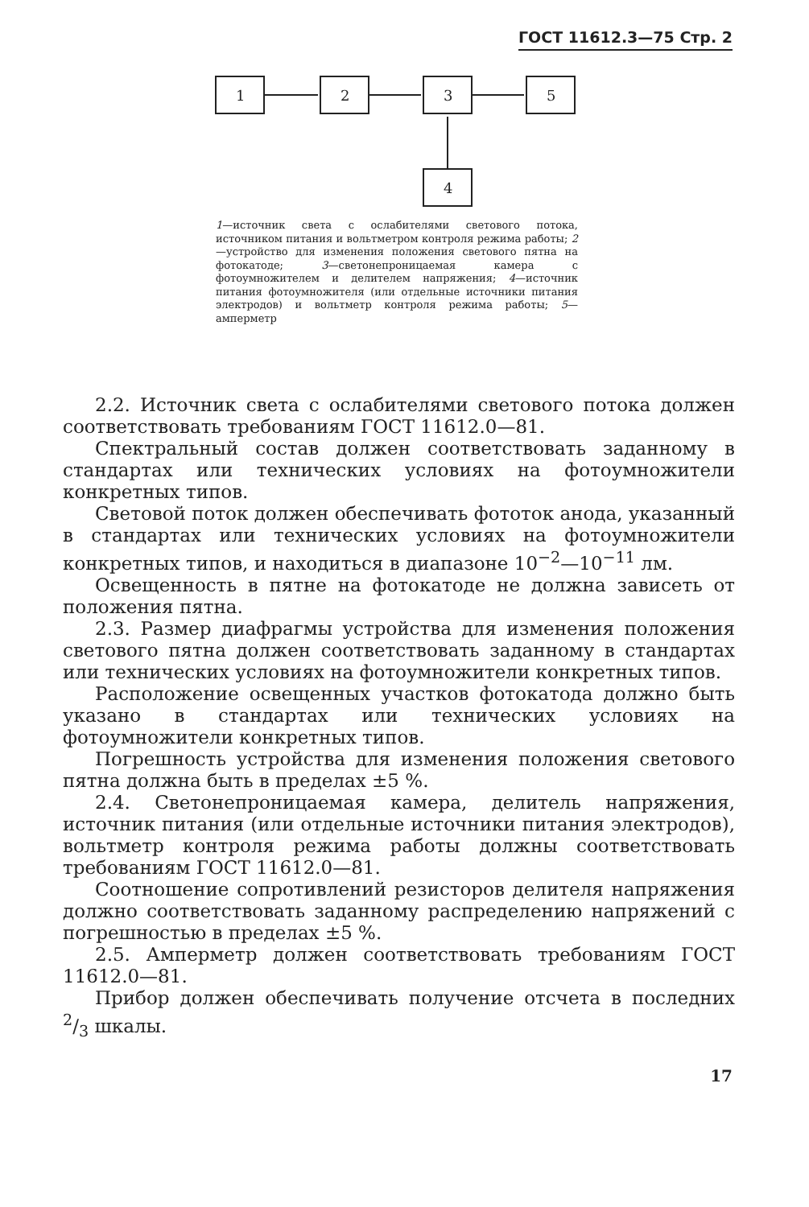ГОСТ 11612.3—75 Стр. 2
1
2
3
5
4
1—источник света с ослабителями светового потока, источником питания и вольтметром контроля режима работы; 2—устройство для изменения положения светового пятна на фотокатоде; 3—светонепроницаемая камера с фотоумножителем и делителем напряжения; 4—источник питания фотоумножителя (или отдельные источники питания электродов) и вольтметр контроля режима работы; 5—амперметр
2.2. Источник света с ослабителями светового потока должен соответствовать требованиям ГОСТ 11612.0—81.
Спектральный состав должен соответствовать заданному в стандартах или технических условиях на фотоумножители конкретных типов.
Световой поток должен обеспечивать фототок анода, указанный в стандартах или технических условиях на фотоумножители конкретных типов, и находиться в диапазоне 10<sup>−2</sup>—10<sup>−11</sup> лм.
Освещенность в пятне на фотокатоде не должна зависеть от положения пятна.
2.3. Размер диафрагмы устройства для изменения положения светового пятна должен соответствовать заданному в стандартах или технических условиях на фотоумножители конкретных типов.
Расположение освещенных участков фотокатода должно быть указано в стандартах или технических условиях на фотоумножители конкретных типов.
Погрешность устройства для изменения положения светового пятна должна быть в пределах ±5 %.
2.4. Светонепроницаемая камера, делитель напряжения, источник питания (или отдельные источники питания электродов), вольтметр контроля режима работы должны соответствовать требованиям ГОСТ 11612.0—81.
Соотношение сопротивлений резисторов делителя напряжения должно соответствовать заданному распределению напряжений с погрешностью в пределах ±5 %.
2.5. Амперметр должен соответствовать требованиям ГОСТ 11612.0—81.
Прибор должен обеспечивать получение отсчета в последних 2/3 шкалы.
17